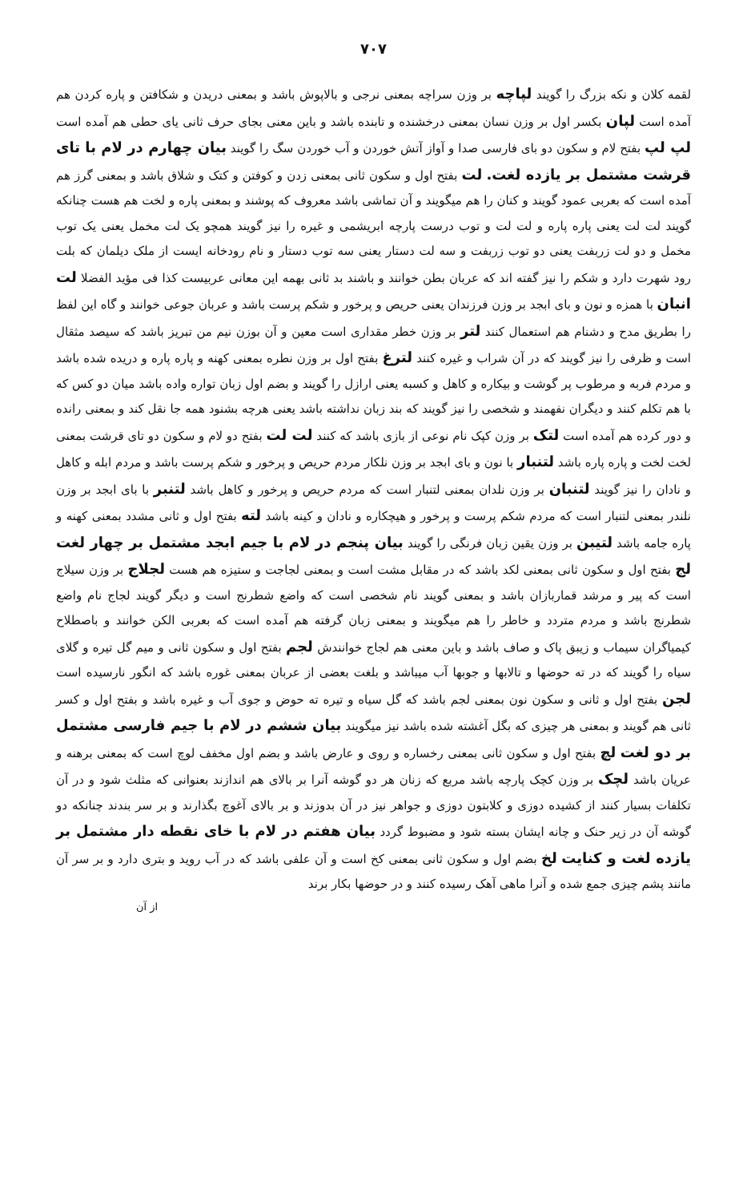۷۰۷
لقمه کلان و نکه بزرگ را گویند لپاچه بر وزن سراچه بمعنی نرجی و بالاپوش باشد و بمعنی دریدن و شکافتن و پاره کردن هم آمده است لپان بکسر اول بر وزن نسان بمعنی درخشنده و تابنده باشد و باین معنی بجای حرف ثانی یای حطی هم آمده است لپ لپ بفتح لام و سکون دو بای فارسی صدا و آواز آتش خوردن و آب خوردن سگ را گویند بیان چهارم در لام با تای قرشت مشتمل بر یازده لغت. لت بفتح اول و سکون ثانی بمعنی زدن و کوفتن و کتک و شلاق باشد و بمعنی گرز هم آمده است که بعربی عمود گویند و کنان را هم میگویند و آن تماشی باشد معروف که پوشند و بمعنی پاره و لخت هم هست چنانکه گویند لت لت یعنی پاره پاره و لت لت و توب درست پارچه ابریشمی و غیره را نیز گویند همچو یک لت مخمل یعنی یک توب مخمل و دو لت زربفت یعنی دو توب زربفت و سه لت دستار یعنی سه توب دستار و نام رودخانه ایست از ملک دیلمان که بلت رود شهرت دارد و شکم را نیز گفته اند که عربان بطن خوانند و باشند بد ثانی بهمه این معانی عربیست کذا فی مؤید الفضلا لت انبان با همزه و نون و بای ابجد بر وزن فرزندان یعنی حریص و پرخور و شکم پرست باشد و عربان جوعی خوانند و گاه این لفظ را بطریق مدح و دشنام هم استعمال کنند لتر بر وزن خطر مقداری است معین و آن بوزن نیم من تبریز باشد که سیصد مثقال است و ظرفی را نیز گویند که در آن شراب و غیره کنند لترغ بفتح اول بر وزن نطره بمعنی کهنه و پاره پاره و دریده شده باشد و مردم فربه و مرطوب پر گوشت و بیکاره و کاهل و کسبه یعنی ارازل را گویند و بضم اول زبان تواره واده باشد میان دو کس که با هم تکلم کنند و دیگران نفهمند و شخصی را نیز گویند که بند زبان نداشته باشد یعنی هرچه بشنود همه جا نقل کند و بمعنی رانده و دور کرده هم آمده است لتک بر وزن کپک نام نوعی از بازی باشد که کنند لت لت بفتح دو لام و سکون دو تای قرشت بمعنی لخت لخت و پاره پاره باشد لتنبار با نون و بای ابجد بر وزن نلکار مردم حریص و پرخور و شکم پرست باشد و مردم ابله و کاهل و نادان را نیز گویند لتنبان بر وزن نلدان بمعنی لتنبار است که مردم حریص و پرخور و کاهل باشد لتنبر با بای ابجد بر وزن نلندر بمعنی لتنبار است که مردم شکم پرست و پرخور و هیچکاره و نادان و کینه باشد لته بفتح اول و ثانی مشدد بمعنی کهنه و پاره جامه باشد لتیبن بر وزن یقین زبان فرنگی را گویند بیان پنجم در لام با جیم ابجد مشتمل بر چهار لغت لج بفتح اول و سکون ثانی بمعنی لکد باشد که در مقابل مشت است و بمعنی لجاجت و ستیزه هم هست لجلاج بر وزن سیلاج است که پیر و مرشد قماربازان باشد و بمعنی گویند نام شخصی است که واضع شطرنج است و دیگر گویند لجاج نام واضع شطرنج باشد و مردم متردد و خاطر را هم میگویند و بمعنی زبان گرفته هم آمده است که بعربی الکن خوانند و باصطلاح کیمیاگران سیماب و زیبق پاک و صاف باشد و باین معنی هم لجاج خوانندش لجم بفتح اول و سکون ثانی و میم گل تیره و گلای سیاه را گویند که در ته حوضها و تالابها و جوبها آب میباشد و بلغت بعضی از عربان بمعنی غوره باشد که انگور نارسیده است لجن بفتح اول و ثانی و سکون نون بمعنی لجم باشد که گل سیاه و تیره ته حوض و جوی آب و غیره باشد و بفتح اول و کسر ثانی هم گویند و بمعنی هر چیزی که بگل آغشته شده باشد نیز میگویند بیان ششم در لام با جیم فارسی مشتمل بر دو لغت لچ بفتح اول و سکون ثانی بمعنی رخساره و روی و عارض باشد و بضم اول مخفف لوچ است که بمعنی برهنه و عریان باشد لچک بر وزن کچک پارچه باشد مربع که زنان هر دو گوشه آنرا بر بالای هم اندازند بعنوانی که مثلث شود و در آن تکلفات بسیار کنند از کشیده دوزی و کلابتون دوزی و جواهر نیز در آن بدوزند و بر بالای آغوچ بگذارند و بر سر بندند چنانکه دو گوشه آن در زیر حنک و چانه ایشان بسته شود و مضبوط گردد بیان هفتم در لام با خای نقطه دار مشتمل بر یازده لغت و کنایت لخ بضم اول و سکون ثانی بمعنی کخ است و آن علفی باشد که در آب روید و بتری دارد و بر سر آن مانند پشم چیزی جمع شده و آنرا ماهی آهک رسیده کنند و در حوضها بکار برند
از آن